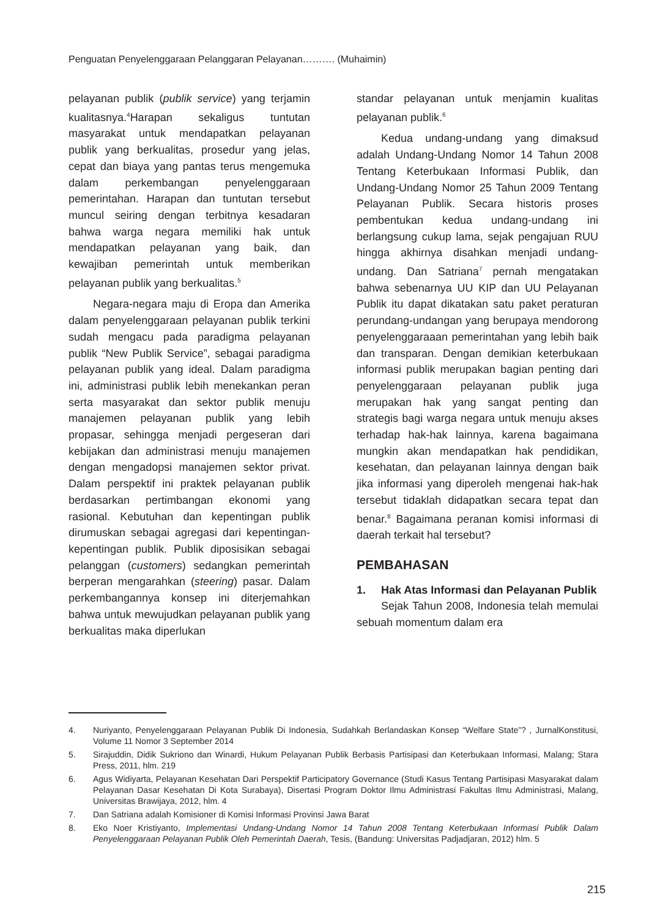Penguatan Penyelenggaraan Pelanggaran Pelayanan………. (Muhaimin)
pelayanan publik (publik service) yang terjamin kualitasnya.<sup>4</sup>Harapan sekaligus tuntutan masyarakat untuk mendapatkan pelayanan publik yang berkualitas, prosedur yang jelas, cepat dan biaya yang pantas terus mengemuka dalam perkembangan penyelenggaraan pemerintahan. Harapan dan tuntutan tersebut muncul seiring dengan terbitnya kesadaran bahwa warga negara memiliki hak untuk mendapatkan pelayanan yang baik, dan kewajiban pemerintah untuk memberikan pelayanan publik yang berkualitas.<sup>5</sup>
Negara-negara maju di Eropa dan Amerika dalam penyelenggaraan pelayanan publik terkini sudah mengacu pada paradigma pelayanan publik “New Publik Service”, sebagai paradigma pelayanan publik yang ideal. Dalam paradigma ini, administrasi publik lebih menekankan peran serta masyarakat dan sektor publik menuju manajemen pelayanan publik yang lebih propasar, sehingga menjadi pergeseran dari kebijakan dan administrasi menuju manajemen dengan mengadopsi manajemen sektor privat. Dalam perspektif ini praktek pelayanan publik berdasarkan pertimbangan ekonomi yang rasional. Kebutuhan dan kepentingan publik dirumuskan sebagai agregasi dari kepentingan-kepentingan publik. Publik diposisikan sebagai pelanggan (customers) sedangkan pemerintah berperan mengarahkan (steering) pasar. Dalam perkembangannya konsep ini diterjemahkan bahwa untuk mewujudkan pelayanan publik yang berkualitas maka diperlukan
standar pelayanan untuk menjamin kualitas pelayanan publik.<sup>6</sup>
Kedua undang-undang yang dimaksud adalah Undang-Undang Nomor 14 Tahun 2008 Tentang Keterbukaan Informasi Publik, dan Undang-Undang Nomor 25 Tahun 2009 Tentang Pelayanan Publik. Secara historis proses pembentukan kedua undang-undang ini berlangsung cukup lama, sejak pengajuan RUU hingga akhirnya disahkan menjadi undang-undang. Dan Satriana<sup>7</sup> pernah mengatakan bahwa sebenarnya UU KIP dan UU Pelayanan Publik itu dapat dikatakan satu paket peraturan perundang-undangan yang berupaya mendorong penyelenggaraaan pemerintahan yang lebih baik dan transparan. Dengan demikian keterbukaan informasi publik merupakan bagian penting dari penyelenggaraan pelayanan publik juga merupakan hak yang sangat penting dan strategis bagi warga negara untuk menuju akses terhadap hak-hak lainnya, karena bagaimana mungkin akan mendapatkan hak pendidikan, kesehatan, dan pelayanan lainnya dengan baik jika informasi yang diperoleh mengenai hak-hak tersebut tidaklah didapatkan secara tepat dan benar.<sup>8</sup> Bagaimana peranan komisi informasi di daerah terkait hal tersebut?
PEMBAHASAN
1. Hak Atas Informasi dan Pelayanan Publik
Sejak Tahun 2008, Indonesia telah memulai sebuah momentum dalam era
4. Nuriyanto, Penyelenggaraan Pelayanan Publik Di Indonesia, Sudahkah Berlandaskan Konsep “Welfare State”? , JurnalKonstitusi, Volume 11 Nomor 3 September 2014
5. Sirajuddin, Didik Sukriono dan Winardi, Hukum Pelayanan Publik Berbasis Partisipasi dan Keterbukaan Informasi, Malang; Stara Press, 2011, hlm. 219
6. Agus Widiyarta, Pelayanan Kesehatan Dari Perspektif Participatory Governance (Studi Kasus Tentang Partisipasi Masyarakat dalam Pelayanan Dasar Kesehatan Di Kota Surabaya), Disertasi Program Doktor Ilmu Administrasi Fakultas Ilmu Administrasi, Malang, Universitas Brawijaya, 2012, hlm. 4
7. Dan Satriana adalah Komisioner di Komisi Informasi Provinsi Jawa Barat
8. Eko Noer Kristiyanto, Implementasi Undang-Undang Nomor 14 Tahun 2008 Tentang Keterbukaan Informasi Publik Dalam Penyelenggaraan Pelayanan Publik Oleh Pemerintah Daerah, Tesis, (Bandung: Universitas Padjadjaran, 2012) hlm. 5
215